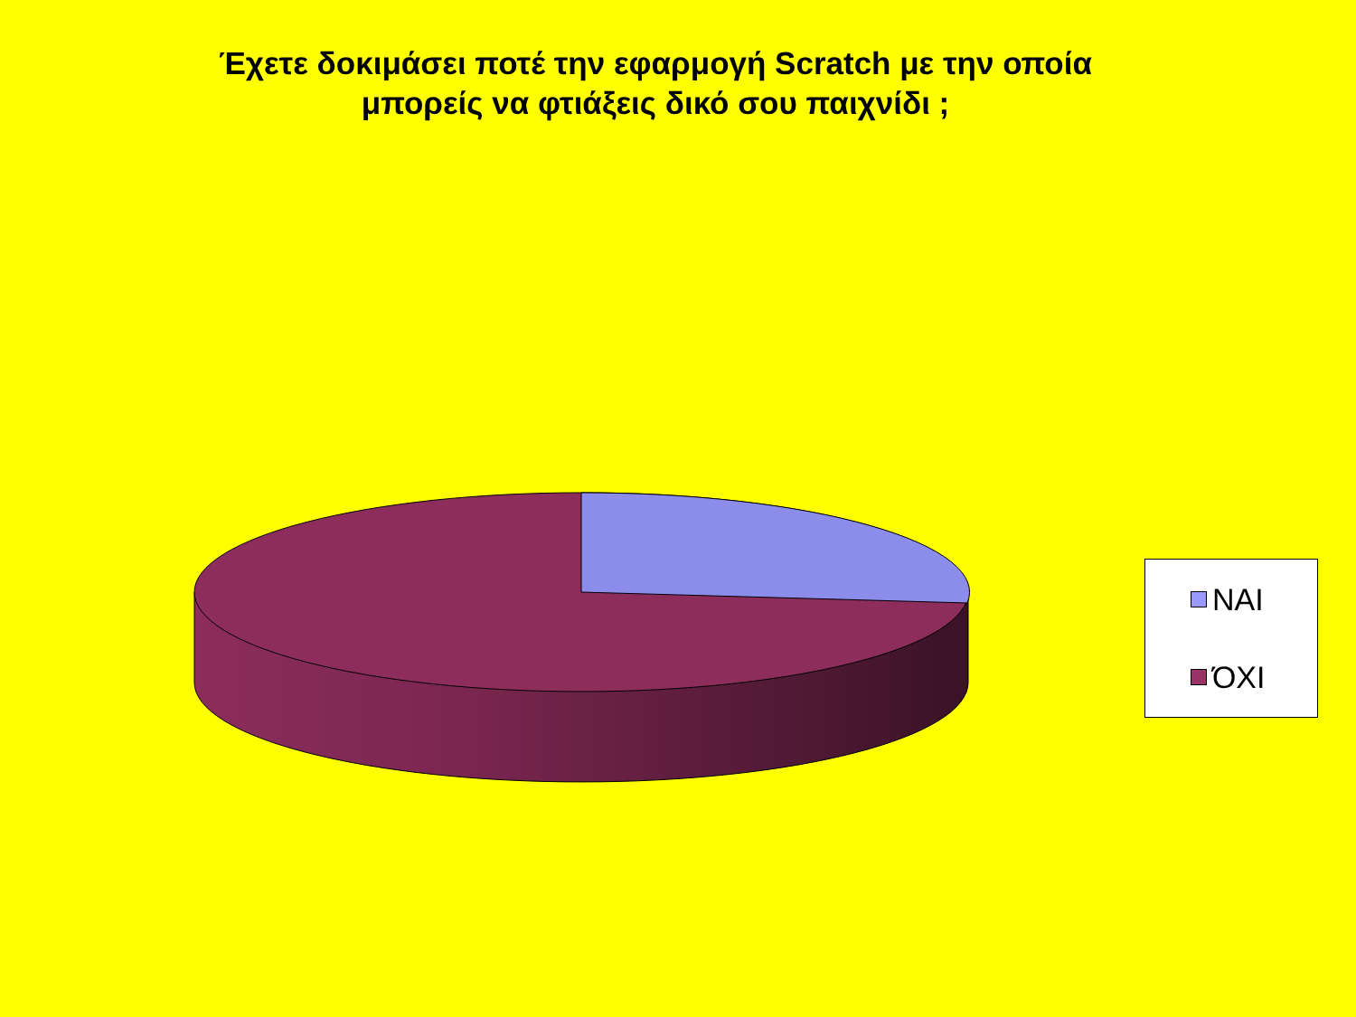Έχετε δοκιμάσει ποτέ την εφαρμογή Scratch με την οποία
μπορείς να φτιάξεις δικό σου παιχνίδι ;
ΝΑΙ
ΌΧΙ